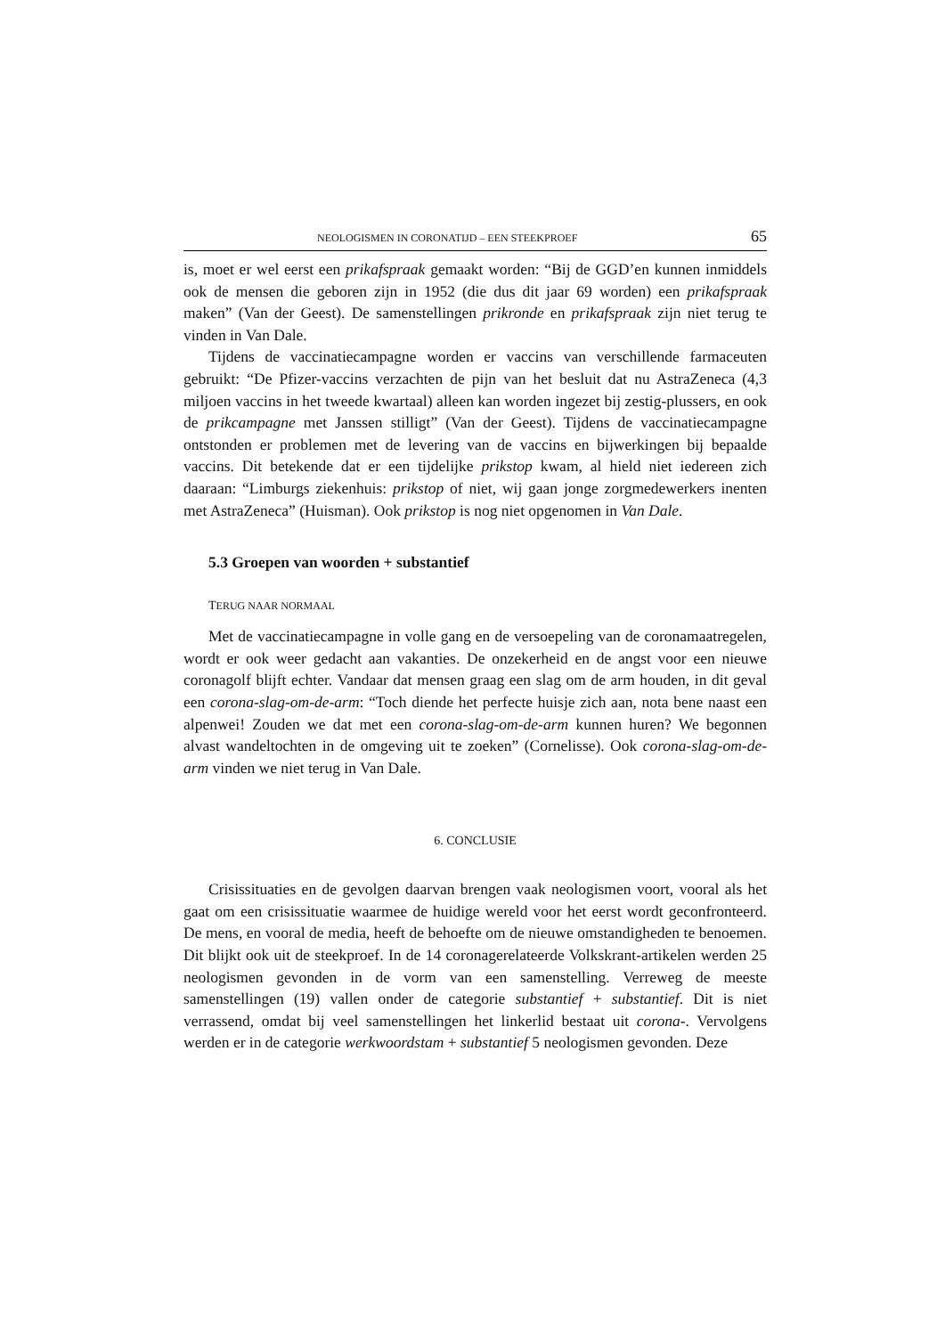NEOLOGISMEN IN CORONATIJD – EEN STEEKPROEF 65
is, moet er wel eerst een prikafspraak gemaakt worden: “Bij de GGD’en kunnen inmiddels ook de mensen die geboren zijn in 1952 (die dus dit jaar 69 worden) een prikafspraak maken” (Van der Geest). De samenstellingen prikronde en prikafspraak zijn niet terug te vinden in Van Dale.
Tijdens de vaccinatiecampagne worden er vaccins van verschillende farmaceuten gebruikt: “De Pfizer-vaccins verzachten de pijn van het besluit dat nu AstraZeneca (4,3 miljoen vaccins in het tweede kwartaal) alleen kan worden ingezet bij zestig-plussers, en ook de prikcampagne met Janssen stilligt” (Van der Geest). Tijdens de vaccinatiecampagne ontstonden er problemen met de levering van de vaccins en bijwerkingen bij bepaalde vaccins. Dit betekende dat er een tijdelijke prikstop kwam, al hield niet iedereen zich daaraan: “Limburgs ziekenhuis: prikstop of niet, wij gaan jonge zorgmedewerkers inenten met AstraZeneca” (Huisman). Ook prikstop is nog niet opgenomen in Van Dale.
5.3 Groepen van woorden + substantief
TERUG NAAR NORMAAL
Met de vaccinatiecampagne in volle gang en de versoepeling van de coronamaatregelen, wordt er ook weer gedacht aan vakanties. De onzekerheid en de angst voor een nieuwe coronagolf blijft echter. Vandaar dat mensen graag een slag om de arm houden, in dit geval een corona-slag-om-de-arm: “Toch diende het perfecte huisje zich aan, nota bene naast een alpenwei! Zouden we dat met een corona-slag-om-de-arm kunnen huren? We begonnen alvast wandeltochten in de omgeving uit te zoeken” (Cornelisse). Ook corona-slag-om-de-arm vinden we niet terug in Van Dale.
6. CONCLUSIE
Crisissituaties en de gevolgen daarvan brengen vaak neologismen voort, vooral als het gaat om een crisissituatie waarmee de huidige wereld voor het eerst wordt geconfronteerd. De mens, en vooral de media, heeft de behoefte om de nieuwe omstandigheden te benoemen. Dit blijkt ook uit de steekproef. In de 14 coronagerelateerde Volkskrant-artikelen werden 25 neologismen gevonden in de vorm van een samenstelling. Verreweg de meeste samenstellingen (19) vallen onder de categorie substantief + substantief. Dit is niet verrassend, omdat bij veel samenstellingen het linkerlid bestaat uit corona-. Vervolgens werden er in de categorie werkwoordstam + substantief 5 neologismen gevonden. Deze